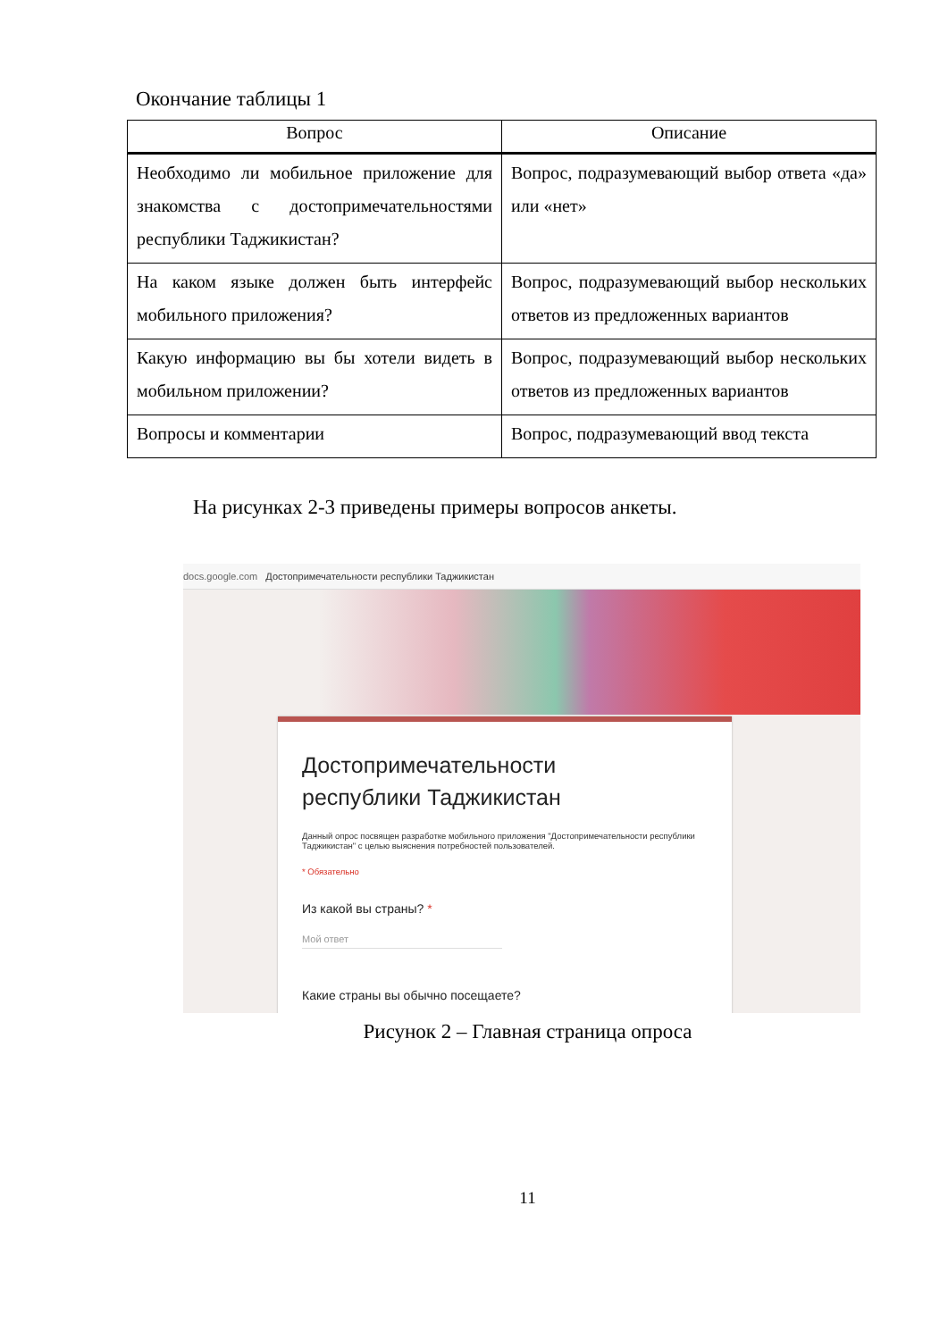Окончание таблицы 1
| Вопрос | Описание |
| --- | --- |
| Необходимо ли мобильное приложение для знакомства с достопримечательностями республики Таджикистан? | Вопрос, подразумевающий выбор ответа «да» или «нет» |
| На каком языке должен быть интерфейс мобильного приложения? | Вопрос, подразумевающий выбор нескольких ответов из предложенных вариантов |
| Какую информацию вы бы хотели видеть в мобильном приложении? | Вопрос, подразумевающий выбор нескольких ответов из предложенных вариантов |
| Вопросы и комментарии | Вопрос, подразумевающий ввод текста |
На рисунках 2-3 приведены примеры вопросов анкеты.
docs.google.com Достопримечательности республики Таджикистан
Достопримечательности
республики Таджикистан
Данный опрос посвящен разработке мобильного приложения "Достопримечательности республики Таджикистан" с целью выяснения потребностей пользователей.
* Обязательно
Из какой вы страны? *
Мой ответ
Какие страны вы обычно посещаете?
Рисунок 2 – Главная страница опроса
11